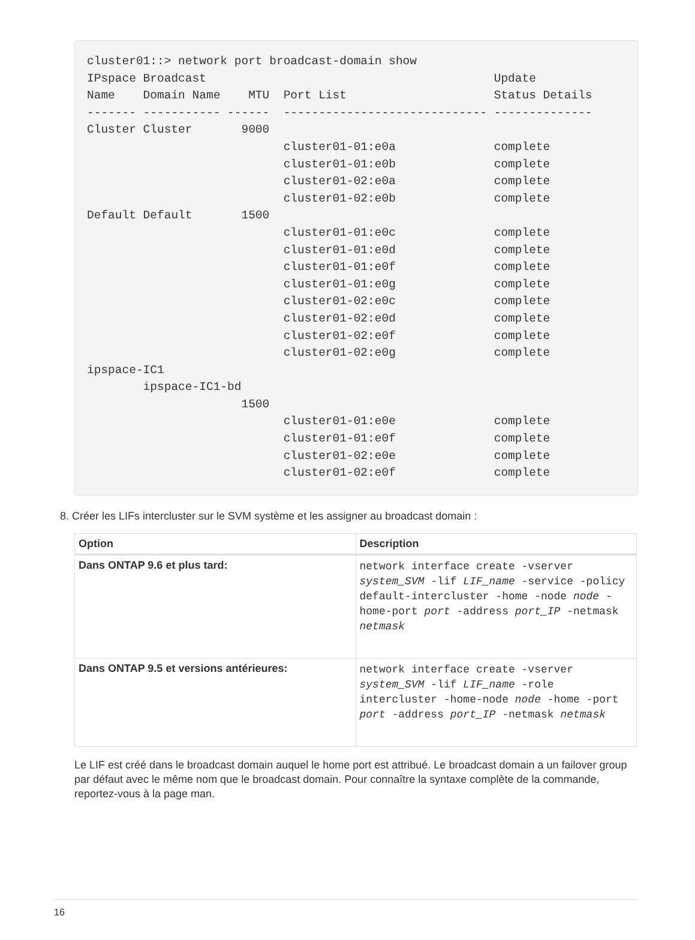cluster01::> network port broadcast-domain show
IPspace Broadcast                                         Update
Name    Domain Name    MTU  Port List                     Status Details
------- ----------- ------  ----------------------------- --------------
Cluster Cluster       9000
                            cluster01-01:e0a              complete
                            cluster01-01:e0b              complete
                            cluster01-02:e0a              complete
                            cluster01-02:e0b              complete
Default Default       1500
                            cluster01-01:e0c              complete
                            cluster01-01:e0d              complete
                            cluster01-01:e0f              complete
                            cluster01-01:e0g              complete
                            cluster01-02:e0c              complete
                            cluster01-02:e0d              complete
                            cluster01-02:e0f              complete
                            cluster01-02:e0g              complete
ipspace-IC1
        ipspace-IC1-bd
                      1500
                            cluster01-01:e0e              complete
                            cluster01-01:e0f              complete
                            cluster01-02:e0e              complete
                            cluster01-02:e0f              complete
8. Créer les LIFs intercluster sur le SVM système et les assigner au broadcast domain :
| Option | Description |
| --- | --- |
| Dans ONTAP 9.6 et plus tard: | network interface create -vserver system_SVM -lif LIF_name -service -policy default-intercluster -home -node node -home-port port -address port_IP -netmask netmask |
| Dans ONTAP 9.5 et versions antérieures: | network interface create -vserver system_SVM -lif LIF_name -role intercluster -home-node node -home -port port -address port_IP -netmask netmask |
Le LIF est créé dans le broadcast domain auquel le home port est attribué. Le broadcast domain a un failover group par défaut avec le même nom que le broadcast domain. Pour connaître la syntaxe complète de la commande, reportez-vous à la page man.
16